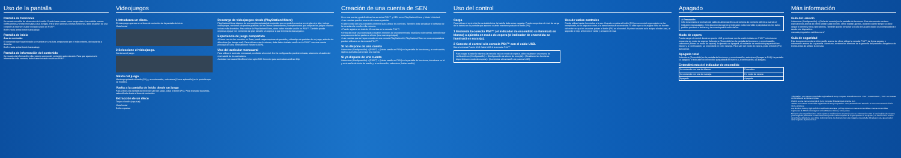Uso de la pantalla
Pantalla de funciones
Se muestra una fila de elementos de función. Puede hacer cosas como comprobar si ha recibido nuevas notificaciones y enviar mensajes a sus Amigos. Para tener acceso a ciertas funciones, debe disponer de una conexión a Internet y haber iniciado sesión en PSN℠.
Botón hacia arriba/ botón hacia abajo
Pantalla de inicio
Área de contenido
El contenido que haya iniciado se muestra en una lista, empezando por el más reciente, de izquierda a derecha.
Botón hacia arriba/ botón hacia abajo
Pantalla de información del contenido
Se muestra la información más reciente acerca del contenido seleccionado. Para que aparezca la información más reciente, debe haber iniciado sesión en PSN℠.
Videojuegos
1 Introduzca un disco.
El videojuego aparece en el área de contenido de la pantalla de inicio.
Vista frontal
2 Seleccione el videojuego.
Comienza el juego.
Salida del juego
Mantenga pulsado el botón (PS) y, a continuación, seleccione [Cerrar aplicación] en la pantalla que se muestra.
Vuelta a la pantalla de inicio desde un juego
Para volver a la pantalla de inicio sin salir del juego, pulse el botón (PS). Para reanudar la partida, selecciónela desde el área de contenido.
Extracción de un disco
Toque el botón (expulsar).
Vista frontal
Botón expulsar
Descarga de videojuegos desde (PlayStation®Store)
PlayStation®Store dispone de una amplia variedad de contenido que no podrá encontrar en ningún otro sitio; incluye videojuegos, versiones de prueba gratuitas de los últimos lanzamientos y complementos que mejoran los juegos resultan incluso más divertidos. Para utilizar la PlayStation®Store, debe haber iniciado sesión en PSN℠. También puede empezar a jugar con contenido de gran tamaño sin esperar a que termine de descargarse.
Experiencia de juego compartida
Al hacer uso de los servicios en línea, podrá cargar capturas de pantalla y videoclips de partidas de un juego, además de difundirlas (en tiempo real). Para utilizar estas funciones, debe haber iniciado sesión en la PSN℠ con una cuenta principal de Sony Entertainment Network (SEN).
Uso del auricular monoaural
Para utilizar el auricular monoaural, conéctelo al control. Con la configuración predeterminada, solamente el audio del chat saldrá de los auriculares.
Auricular monoaural Micrófono Interruptor MIC Conector para auriculares estéreo Clip
Creación de una cuenta de SEN
Cree una cuenta y podrá utilizar los servicios PSN℠ y SEN como PlayStation®Store y Music Unlimited.
• Las cuentas pueden crearse de manera gratuita.
• Debe contar con una conexión a Internet para utilizar los servicios. También debe actualizar el software de la consola a la versión más reciente.
• Puede registrar un total de 16 cuentas en la consola PS4™.
• Antes de crear una cuenta para usuarios menores de una determinada edad (una subcuenta), deberá crear una para uno de los padres o el tutor (una cuenta principal).
• Las cuentas que se hayan creado en una consola PlayStation®3, PlayStation®Vita o en una computadora pueden utilizarse en la consola PS4™.
Si no dispone de una cuenta
Seleccione (Configuración) > [PSN℠] > [Iniciar sesión en PSN] en la pantalla de funciones y, a continuación, siga las pantallas para crear una cuenta.
Si ya dispone de una cuenta
Seleccione (Configuración) > [PSN℠] > [Iniciar sesión en PSN] en la pantalla de funciones, introduzca su Id. y contraseña de inicio de sesión y, a continuación, seleccione [Iniciar sesión].
Uso del control
Carga
Para utilizar el control de forma inalámbrica, la batería debe estar cargada. Puede comprobar el nivel de carga de la batería en la pantalla que aparece cuando mantiene pulsado el botón (PS).
1 Encienda la consola PS4™ (el indicador de encendido se iluminará en blanco) o ajústela en modo de espera (el indicador de encendido se iluminará en naranja).
2 Conecte el control a la consola PS4™ con el cable USB.
Barra luminosa Puerto USB Cable USB A la consola PS4™
Para cargar la batería mientras la consola está en modo de espera, debe establecer una marca de verificación en (Configuración) > [Configuración de ahorro de energía] > [Establecer las funciones disponibles en modo de espera] > [Suministrar alimentación de puertos USB].
Uso de varios controles
Puede utilizar hasta 4 controles a la vez. Cuando se pulsa el botón (PS) en un control cuyo registro se ha completado, se le asigna un color y la barra luminosa se enciende. El color que se le asigna varía en función del orden en que los usuarios pulsan el botón (PS) en el control. Al primer usuario se le asigna el color azul, al segundo el rojo, al tercero el verde y al cuarto el rosa.
Apagado
⚠ Precaución
Sólo desconecte el enchufe del cable de alimentación ca de la toma de corriente eléctrica cuando el indicador está apagado. Si lo desconecta cuando el indicador está encendido o parpadeando, los datos podrían perderse o dañarse y la consola podría sufrir daños.
Modo de espera
Puede cargar el control desde un puerto USB y continuar con la sesión iniciada en PSN℠ mientras se encuentra en modo de espera. Seleccione (Encendido) en la pantalla de funciones y, a continuación, seleccione [Entrar en modo de espera]. La pantalla se apagará, el indicador de encendido parpadeará en blanco y, a continuación, se encenderá en color naranja. Para salir del modo de espera, pulse el botón (PS) del control.
Apagado total
Seleccione (Encendido) en la pantalla de funciones y, a continuación, seleccione [Apagar la PS4]. La pantalla se apagará, el indicador de encendido parpadeará en blanco y, a continuación, se apagará.
Entendimiento del indicador de encendido
| Se enciende con una luz blanca | Encendida |
| Se enciende con una luz naranja | En modo de espera |
| Apagado | Apagada |
Más información
Guía del usuario
Seleccione (Configuración) > (Guía del usuario) en la pantalla de funciones. Este documento contiene explicaciones acerca de cómo utilizar cada función, cómo realizar ajustes, durante cuánto tiempo se debe cargar el control y otras operaciones. También puede consultar la Guía del usuario desde una computadora o desde otro dispositivo.
manuals.playstation.net/document/
Guía de seguridad
Este documento contiene información acerca de cómo utilizar la consola PS4™ de forma segura, e información acerca de la garantía. Asimismo, contiene los términos de la garantía del producto. Asegúrese de leerlos antes de utilizar la consola.
"PlayStation" son marcas comerciales registradas de Sony Computer Entertainment Inc. "PS4", "DUALSHOCK", "PSN" son marcas comerciales de la misma empresa.
KNACK es una marca comercial de Sony Computer Entertainment America LLC.
"SONY" son marcas comerciales registradas de Sony Corporation. "Sony Entertainment Network" es una marca comercial de la misma empresa.
Los términos HDMI y High-Definition Multimedia Interface, y el logo HDMI son marcas comerciales o marcas comerciales registradas de HDMI Licensing LLC en los Estados Unidos y otros países.
El diseño y las especificaciones están sujetos a modificaciones sin previo aviso. La información sobre la funcionalidad del sistema y las imágenes publicadas en este documento pueden variar respecto de lo que aparece en su aparato, en función de la versión del software del sistema que utilice. Adicionalmente, las ilustraciones y las imágenes de pantalla utilizadas en esta guía pueden variar respecto al producto real.